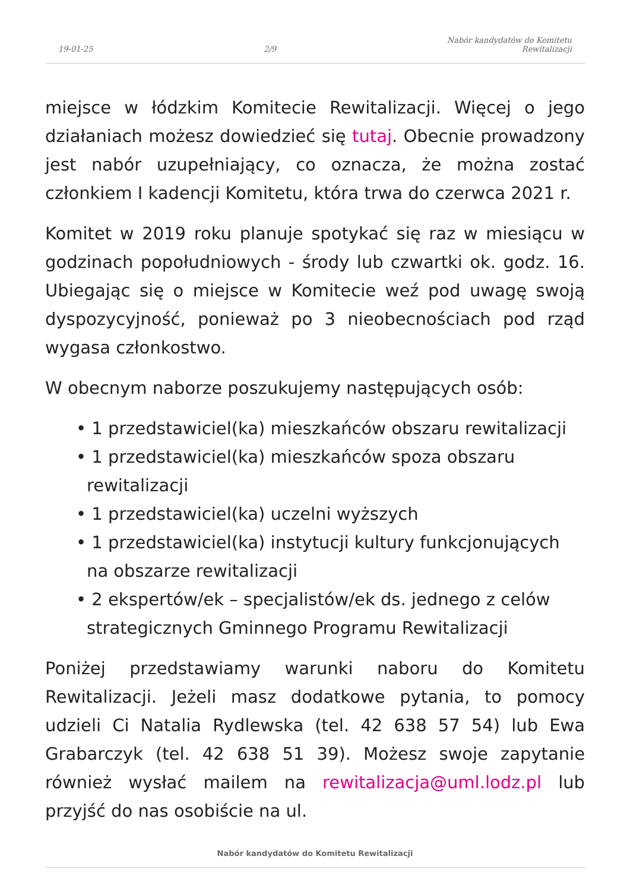19-01-25 2/9 Nabór kandydatów do Komitetu
Rewitalizacji
miejsce w łódzkim Komitecie Rewitalizacji. Więcej o jego działaniach możesz dowiedzieć się tutaj. Obecnie prowadzony jest nabór uzupełniający, co oznacza, że można zostać członkiem I kadencji Komitetu, która trwa do czerwca 2021 r.
Komitet w 2019 roku planuje spotykać się raz w miesiącu w godzinach popołudniowych - środy lub czwartki ok. godz. 16. Ubiegając się o miejsce w Komitecie weź pod uwagę swoją dyspozycyjność, ponieważ po 3 nieobecnościach pod rząd wygasa członkostwo.
W obecnym naborze poszukujemy następujących osób:
• 1 przedstawiciel(ka) mieszkańców obszaru rewitalizacji
• 1 przedstawiciel(ka) mieszkańców spoza obszaru rewitalizacji
• 1 przedstawiciel(ka) uczelni wyższych
• 1 przedstawiciel(ka) instytucji kultury funkcjonujących na obszarze rewitalizacji
• 2 ekspertów/ek – specjalistów/ek ds. jednego z celów strategicznych Gminnego Programu Rewitalizacji
Poniżej przedstawiamy warunki naboru do Komitetu Rewitalizacji. Jeżeli masz dodatkowe pytania, to pomocy udzieli Ci Natalia Rydlewska (tel. 42 638 57 54) lub Ewa Grabarczyk (tel. 42 638 51 39). Możesz swoje zapytanie również wysłać mailem na rewitalizacja@uml.lodz.pl lub przyjść do nas osobiście na ul.
Nabór kandydatów do Komitetu Rewitalizacji